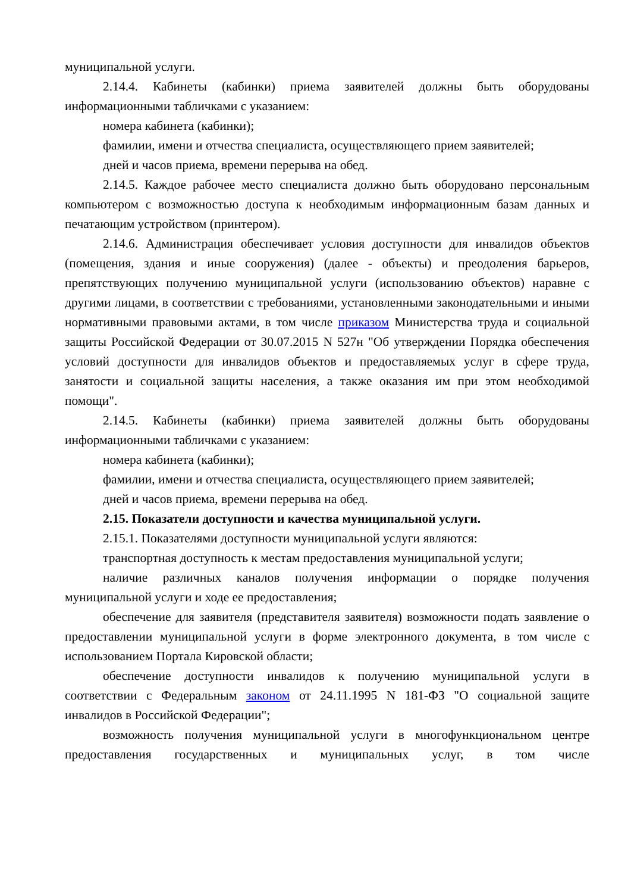муниципальной услуги.
2.14.4. Кабинеты (кабинки) приема заявителей должны быть оборудованы информационными табличками с указанием:
номера кабинета (кабинки);
фамилии, имени и отчества специалиста, осуществляющего прием заявителей;
дней и часов приема, времени перерыва на обед.
2.14.5. Каждое рабочее место специалиста должно быть оборудовано персональным компьютером с возможностью доступа к необходимым информационным базам данных и печатающим устройством (принтером).
2.14.6. Администрация обеспечивает условия доступности для инвалидов объектов (помещения, здания и иные сооружения) (далее - объекты) и преодоления барьеров, препятствующих получению муниципальной услуги (использованию объектов) наравне с другими лицами, в соответствии с требованиями, установленными законодательными и иными нормативными правовыми актами, в том числе приказом Министерства труда и социальной защиты Российской Федерации от 30.07.2015 N 527н "Об утверждении Порядка обеспечения условий доступности для инвалидов объектов и предоставляемых услуг в сфере труда, занятости и социальной защиты населения, а также оказания им при этом необходимой помощи".
2.14.5. Кабинеты (кабинки) приема заявителей должны быть оборудованы информационными табличками с указанием:
номера кабинета (кабинки);
фамилии, имени и отчества специалиста, осуществляющего прием заявителей;
дней и часов приема, времени перерыва на обед.
2.15. Показатели доступности и качества муниципальной услуги.
2.15.1. Показателями доступности муниципальной услуги являются:
транспортная доступность к местам предоставления муниципальной услуги;
наличие различных каналов получения информации о порядке получения муниципальной услуги и ходе ее предоставления;
обеспечение для заявителя (представителя заявителя) возможности подать заявление о предоставлении муниципальной услуги в форме электронного документа, в том числе с использованием Портала Кировской области;
обеспечение доступности инвалидов к получению муниципальной услуги в соответствии с Федеральным законом от 24.11.1995 N 181-ФЗ "О социальной защите инвалидов в Российской Федерации";
возможность получения муниципальной услуги в многофункциональном центре предоставления государственных и муниципальных услуг, в том числе